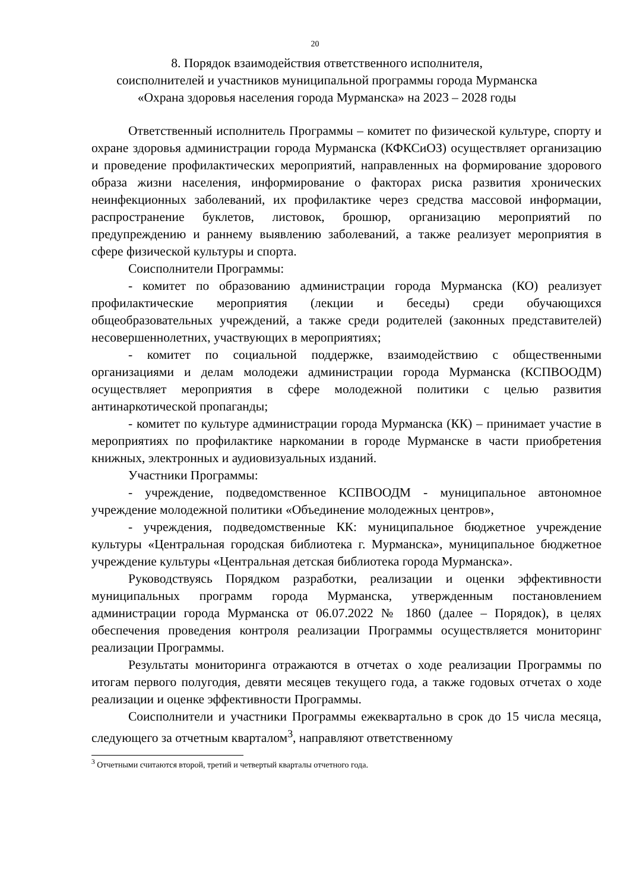20
8. Порядок взаимодействия ответственного исполнителя,
соисполнителей и участников муниципальной программы города Мурманска
«Охрана здоровья населения города Мурманска» на 2023 – 2028 годы
Ответственный исполнитель Программы – комитет по физической культуре, спорту и охране здоровья администрации города Мурманска (КФКСиОЗ) осуществляет организацию и проведение профилактических мероприятий, направленных на формирование здорового образа жизни населения, информирование о факторах риска развития хронических неинфекционных заболеваний, их профилактике через средства массовой информации, распространение буклетов, листовок, брошюр, организацию мероприятий по предупреждению и раннему выявлению заболеваний, а также реализует мероприятия в сфере физической культуры и спорта.
Соисполнители Программы:
- комитет по образованию администрации города Мурманска (КО) реализует профилактические мероприятия (лекции и беседы) среди обучающихся общеобразовательных учреждений, а также среди родителей (законных представителей) несовершеннолетних, участвующих в мероприятиях;
- комитет по социальной поддержке, взаимодействию с общественными организациями и делам молодежи администрации города Мурманска (КСПВООДМ) осуществляет мероприятия в сфере молодежной политики с целью развития антинаркотической пропаганды;
- комитет по культуре администрации города Мурманска (КК) – принимает участие в мероприятиях по профилактике наркомании в городе Мурманске в части приобретения книжных, электронных и аудиовизуальных изданий.
Участники Программы:
- учреждение, подведомственное КСПВООДМ - муниципальное автономное учреждение молодежной политики «Объединение молодежных центров»,
- учреждения, подведомственные КК: муниципальное бюджетное учреждение культуры «Центральная городская библиотека г. Мурманска», муниципальное бюджетное учреждение культуры «Центральная детская библиотека города Мурманска».
Руководствуясь Порядком разработки, реализации и оценки эффективности муниципальных программ города Мурманска, утвержденным постановлением администрации города Мурманска от 06.07.2022 № 1860 (далее – Порядок), в целях обеспечения проведения контроля реализации Программы осуществляется мониторинг реализации Программы.
Результаты мониторинга отражаются в отчетах о ходе реализации Программы по итогам первого полугодия, девяти месяцев текущего года, а также годовых отчетах о ходе реализации и оценке эффективности Программы.
Соисполнители и участники Программы ежеквартально в срок до 15 числа месяца, следующего за отчетным кварталом<sup>3</sup>, направляют ответственному
<sup>3</sup> Отчетными считаются второй, третий и четвертый кварталы отчетного года.